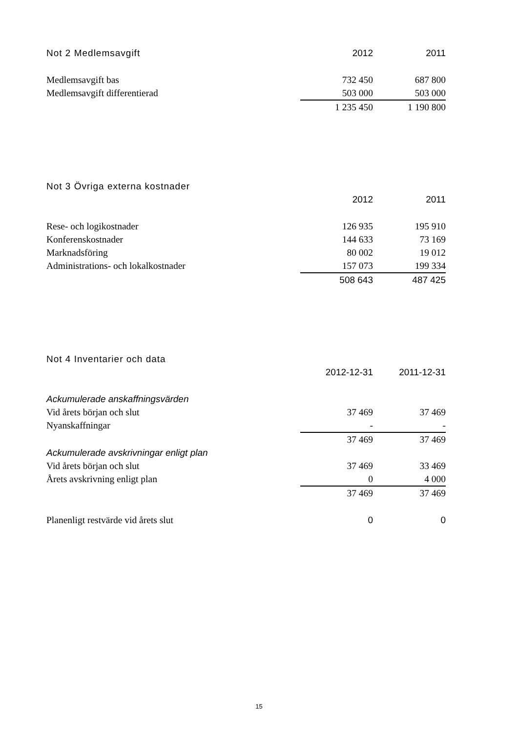| Not 2 Medlemsavgift | 2012 | 2011 |
| --- | --- | --- |
| Medlemsavgift bas | 732 450 | 687 800 |
| Medlemsavgift differentierad | 503 000 | 503 000 |
| | 1 235 450 | 1 190 800 |
| Not 3 Övriga externa kostnader | | |
| --- | --- | --- |
| | 2012 | 2011 |
| Rese- och logikostnader | 126 935 | 195 910 |
| Konferenskostnader | 144 633 | 73 169 |
| Marknadsföring | 80 002 | 19 012 |
| Administrations- och lokalkostnader | 157 073 | 199 334 |
| | 508 643 | 487 425 |
| Not 4 Inventarier och data | | |
| --- | --- | --- |
| | 2012-12-31 | 2011-12-31 |
| Ackumulerade anskaffningsvärden | | |
| Vid årets början och slut | 37 469 | 37 469 |
| Nyanskaffningar | - | - |
| | 37 469 | 37 469 |
| Ackumulerade avskrivningar enligt plan | | |
| Vid årets början och slut | 37 469 | 33 469 |
| Årets avskrivning enligt plan | 0 | 4 000 |
| | 37 469 | 37 469 |
| Planenligt restvärde vid årets slut | 0 | 0 |
15